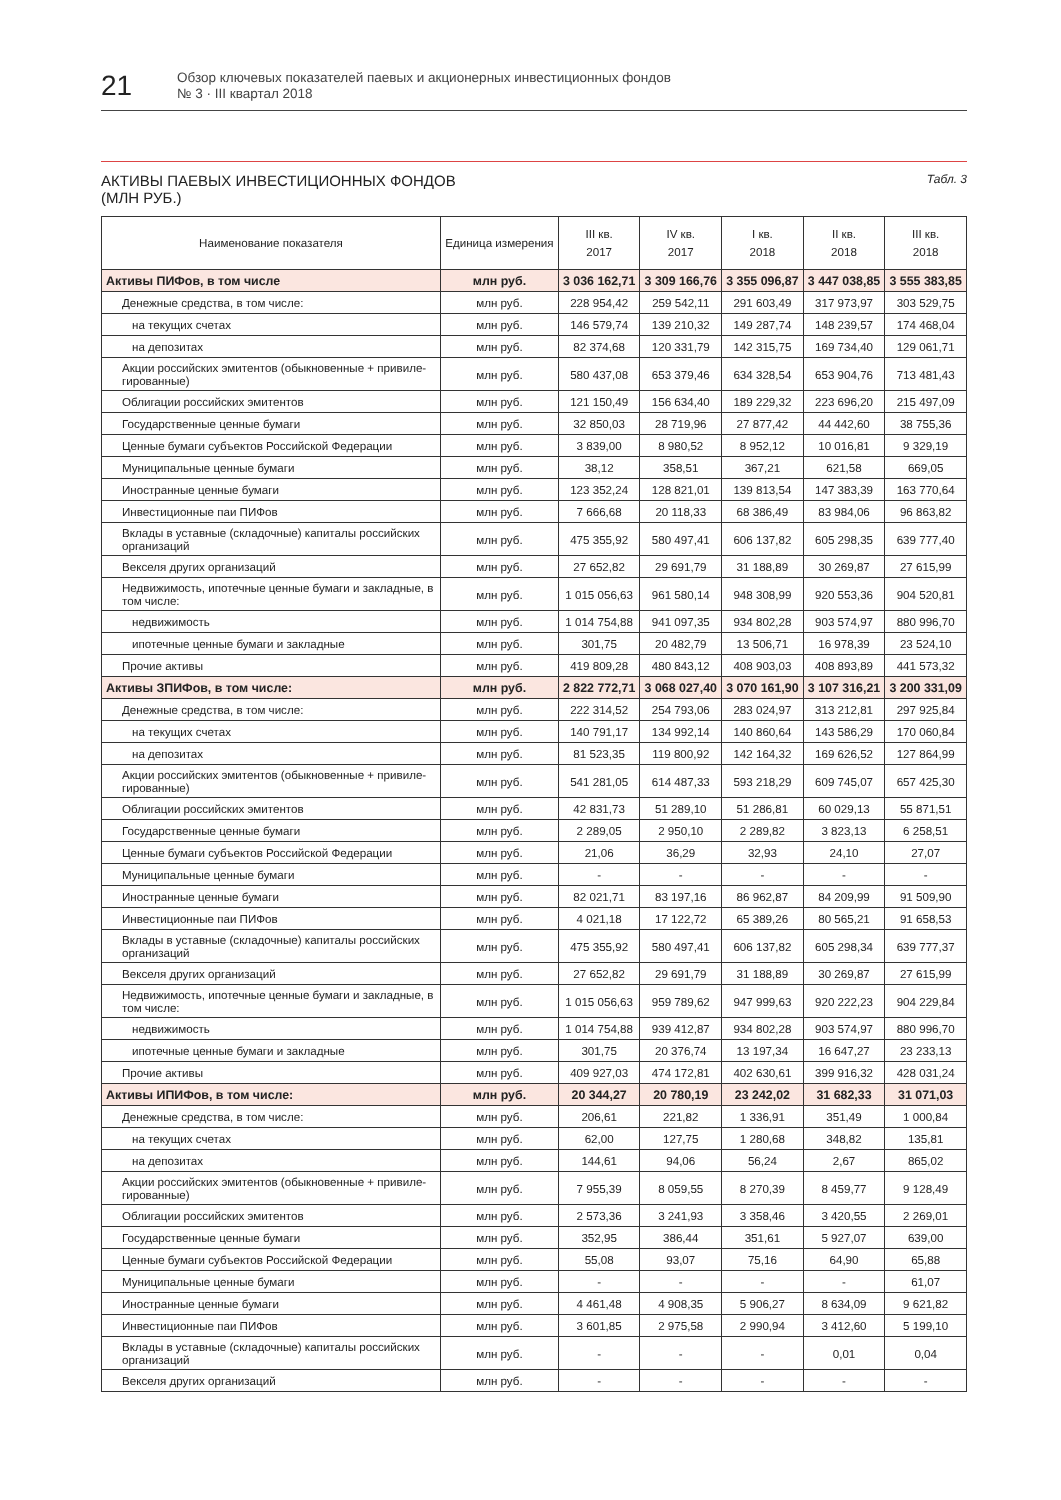21
Обзор ключевых показателей паевых и акционерных инвестиционных фондов
№ 3 · III квартал 2018
АКТИВЫ ПАЕВЫХ ИНВЕСТИЦИОННЫХ ФОНДОВ
(МЛН РУБ.)
Табл. 3
| Наименование показателя | Единица измерения | III кв. 2017 | IV кв. 2017 | I кв. 2018 | II кв. 2018 | III кв. 2018 |
| --- | --- | --- | --- | --- | --- | --- |
| Активы ПИФов, в том числе | млн руб. | 3 036 162,71 | 3 309 166,76 | 3 355 096,87 | 3 447 038,85 | 3 555 383,85 |
| Денежные средства, в том числе: | млн руб. | 228 954,42 | 259 542,11 | 291 603,49 | 317 973,97 | 303 529,75 |
| на текущих счетах | млн руб. | 146 579,74 | 139 210,32 | 149 287,74 | 148 239,57 | 174 468,04 |
| на депозитах | млн руб. | 82 374,68 | 120 331,79 | 142 315,75 | 169 734,40 | 129 061,71 |
| Акции российских эмитентов (обыкновенные + привиле­гированные) | млн руб. | 580 437,08 | 653 379,46 | 634 328,54 | 653 904,76 | 713 481,43 |
| Облигации российских эмитентов | млн руб. | 121 150,49 | 156 634,40 | 189 229,32 | 223 696,20 | 215 497,09 |
| Государственные ценные бумаги | млн руб. | 32 850,03 | 28 719,96 | 27 877,42 | 44 442,60 | 38 755,36 |
| Ценные бумаги субъектов Российской Федерации | млн руб. | 3 839,00 | 8 980,52 | 8 952,12 | 10 016,81 | 9 329,19 |
| Муниципальные ценные бумаги | млн руб. | 38,12 | 358,51 | 367,21 | 621,58 | 669,05 |
| Иностранные ценные бумаги | млн руб. | 123 352,24 | 128 821,01 | 139 813,54 | 147 383,39 | 163 770,64 |
| Инвестиционные паи ПИФов | млн руб. | 7 666,68 | 20 118,33 | 68 386,49 | 83 984,06 | 96 863,82 |
| Вклады в уставные (складочные) капиталы российских организаций | млн руб. | 475 355,92 | 580 497,41 | 606 137,82 | 605 298,35 | 639 777,40 |
| Векселя других организаций | млн руб. | 27 652,82 | 29 691,79 | 31 188,89 | 30 269,87 | 27 615,99 |
| Недвижимость, ипотечные ценные бумаги и закладные, в том числе: | млн руб. | 1 015 056,63 | 961 580,14 | 948 308,99 | 920 553,36 | 904 520,81 |
| недвижимость | млн руб. | 1 014 754,88 | 941 097,35 | 934 802,28 | 903 574,97 | 880 996,70 |
| ипотечные ценные бумаги и закладные | млн руб. | 301,75 | 20 482,79 | 13 506,71 | 16 978,39 | 23 524,10 |
| Прочие активы | млн руб. | 419 809,28 | 480 843,12 | 408 903,03 | 408 893,89 | 441 573,32 |
| Активы ЗПИФов, в том числе: | млн руб. | 2 822 772,71 | 3 068 027,40 | 3 070 161,90 | 3 107 316,21 | 3 200 331,09 |
| Денежные средства, в том числе: | млн руб. | 222 314,52 | 254 793,06 | 283 024,97 | 313 212,81 | 297 925,84 |
| на текущих счетах | млн руб. | 140 791,17 | 134 992,14 | 140 860,64 | 143 586,29 | 170 060,84 |
| на депозитах | млн руб. | 81 523,35 | 119 800,92 | 142 164,32 | 169 626,52 | 127 864,99 |
| Акции российских эмитентов (обыкновенные + привиле­гированные) | млн руб. | 541 281,05 | 614 487,33 | 593 218,29 | 609 745,07 | 657 425,30 |
| Облигации российских эмитентов | млн руб. | 42 831,73 | 51 289,10 | 51 286,81 | 60 029,13 | 55 871,51 |
| Государственные ценные бумаги | млн руб. | 2 289,05 | 2 950,10 | 2 289,82 | 3 823,13 | 6 258,51 |
| Ценные бумаги субъектов Российской Федерации | млн руб. | 21,06 | 36,29 | 32,93 | 24,10 | 27,07 |
| Муниципальные ценные бумаги | млн руб. | - | - | - | - | - |
| Иностранные ценные бумаги | млн руб. | 82 021,71 | 83 197,16 | 86 962,87 | 84 209,99 | 91 509,90 |
| Инвестиционные паи ПИФов | млн руб. | 4 021,18 | 17 122,72 | 65 389,26 | 80 565,21 | 91 658,53 |
| Вклады в уставные (складочные) капиталы российских организаций | млн руб. | 475 355,92 | 580 497,41 | 606 137,82 | 605 298,34 | 639 777,37 |
| Векселя других организаций | млн руб. | 27 652,82 | 29 691,79 | 31 188,89 | 30 269,87 | 27 615,99 |
| Недвижимость, ипотечные ценные бумаги и закладные, в том числе: | млн руб. | 1 015 056,63 | 959 789,62 | 947 999,63 | 920 222,23 | 904 229,84 |
| недвижимость | млн руб. | 1 014 754,88 | 939 412,87 | 934 802,28 | 903 574,97 | 880 996,70 |
| ипотечные ценные бумаги и закладные | млн руб. | 301,75 | 20 376,74 | 13 197,34 | 16 647,27 | 23 233,13 |
| Прочие активы | млн руб. | 409 927,03 | 474 172,81 | 402 630,61 | 399 916,32 | 428 031,24 |
| Активы ИПИФов, в том числе: | млн руб. | 20 344,27 | 20 780,19 | 23 242,02 | 31 682,33 | 31 071,03 |
| Денежные средства, в том числе: | млн руб. | 206,61 | 221,82 | 1 336,91 | 351,49 | 1 000,84 |
| на текущих счетах | млн руб. | 62,00 | 127,75 | 1 280,68 | 348,82 | 135,81 |
| на депозитах | млн руб. | 144,61 | 94,06 | 56,24 | 2,67 | 865,02 |
| Акции российских эмитентов (обыкновенные + привиле­гированные) | млн руб. | 7 955,39 | 8 059,55 | 8 270,39 | 8 459,77 | 9 128,49 |
| Облигации российских эмитентов | млн руб. | 2 573,36 | 3 241,93 | 3 358,46 | 3 420,55 | 2 269,01 |
| Государственные ценные бумаги | млн руб. | 352,95 | 386,44 | 351,61 | 5 927,07 | 639,00 |
| Ценные бумаги субъектов Российской Федерации | млн руб. | 55,08 | 93,07 | 75,16 | 64,90 | 65,88 |
| Муниципальные ценные бумаги | млн руб. | - | - | - | - | 61,07 |
| Иностранные ценные бумаги | млн руб. | 4 461,48 | 4 908,35 | 5 906,27 | 8 634,09 | 9 621,82 |
| Инвестиционные паи ПИФов | млн руб. | 3 601,85 | 2 975,58 | 2 990,94 | 3 412,60 | 5 199,10 |
| Вклады в уставные (складочные) капиталы российских организаций | млн руб. | - | - | - | 0,01 | 0,04 |
| Векселя других организаций | млн руб. | - | - | - | - | - |